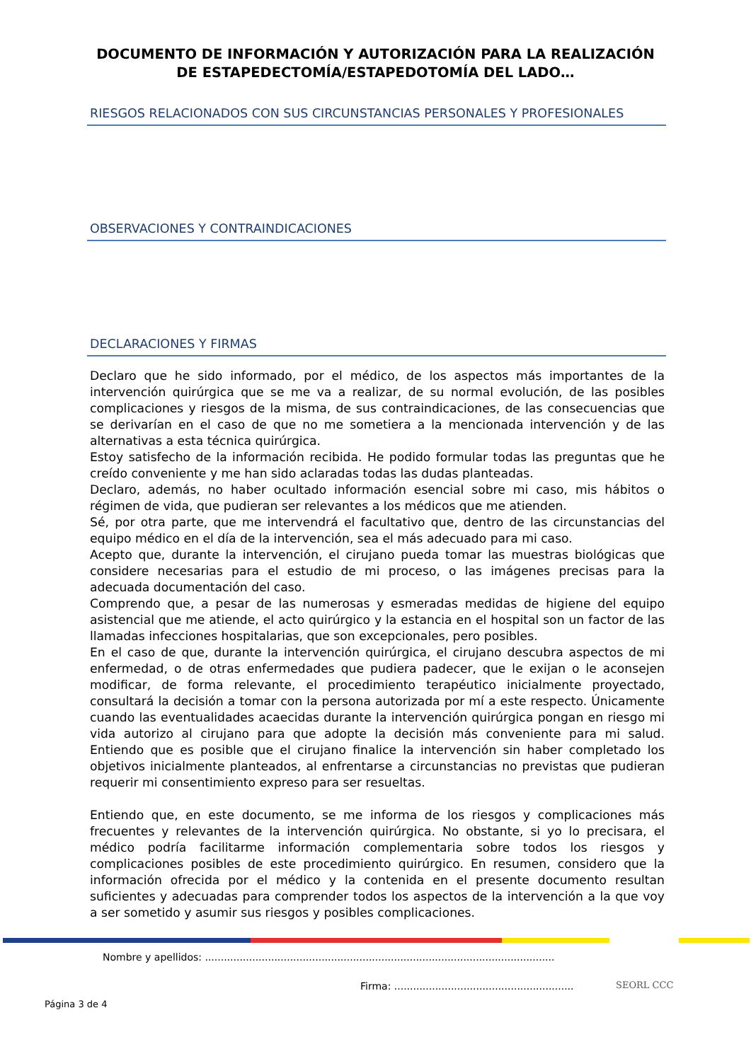DOCUMENTO DE INFORMACIÓN Y AUTORIZACIÓN PARA LA REALIZACIÓN
DE ESTAPEDECTOMÍA/ESTAPEDOTOMÍA DEL LADO…
RIESGOS RELACIONADOS CON SUS CIRCUNSTANCIAS PERSONALES Y PROFESIONALES
OBSERVACIONES Y CONTRAINDICACIONES
DECLARACIONES Y FIRMAS
Declaro que he sido informado, por el médico, de los aspectos más importantes de la intervención quirúrgica que se me va a realizar, de su normal evolución, de las posibles complicaciones y riesgos de la misma, de sus contraindicaciones, de las consecuencias que se derivarían en el caso de que no me sometiera a la mencionada intervención y de las alternativas a esta técnica quirúrgica.
Estoy satisfecho de la información recibida. He podido formular todas las preguntas que he creído conveniente y me han sido aclaradas todas las dudas planteadas.
Declaro, además, no haber ocultado información esencial sobre mi caso, mis hábitos o régimen de vida, que pudieran ser relevantes a los médicos que me atienden.
Sé, por otra parte, que me intervendrá el facultativo que, dentro de las circunstancias del equipo médico en el día de la intervención, sea el más adecuado para mi caso.
Acepto que, durante la intervención, el cirujano pueda tomar las muestras biológicas que considere necesarias para el estudio de mi proceso, o las imágenes precisas para la adecuada documentación del caso.
Comprendo que, a pesar de las numerosas y esmeradas medidas de higiene del equipo asistencial que me atiende, el acto quirúrgico y la estancia en el hospital son un factor de las llamadas infecciones hospitalarias, que son excepcionales, pero posibles.
En el caso de que, durante la intervención quirúrgica, el cirujano descubra aspectos de mi enfermedad, o de otras enfermedades que pudiera padecer, que le exijan o le aconsejen modificar, de forma relevante, el procedimiento terapéutico inicialmente proyectado, consultará la decisión a tomar con la persona autorizada por mí a este respecto. Únicamente cuando las eventualidades acaecidas durante la intervención quirúrgica pongan en riesgo mi vida autorizo al cirujano para que adopte la decisión más conveniente para mi salud. Entiendo que es posible que el cirujano finalice la intervención sin haber completado los objetivos inicialmente planteados, al enfrentarse a circunstancias no previstas que pudieran requerir mi consentimiento expreso para ser resueltas.
Entiendo que, en este documento, se me informa de los riesgos y complicaciones más frecuentes y relevantes de la intervención quirúrgica. No obstante, si yo lo precisara, el médico podría facilitarme información complementaria sobre todos los riesgos y complicaciones posibles de este procedimiento quirúrgico. En resumen, considero que la información ofrecida por el médico y la contenida en el presente documento resultan suficientes y adecuadas para comprender todos los aspectos de la intervención a la que voy a ser sometido y asumir sus riesgos y posibles complicaciones.
Nombre y apellidos: ...............................................................................................................
Firma: .........................................................
Página 3 de 4
SEORL CCC